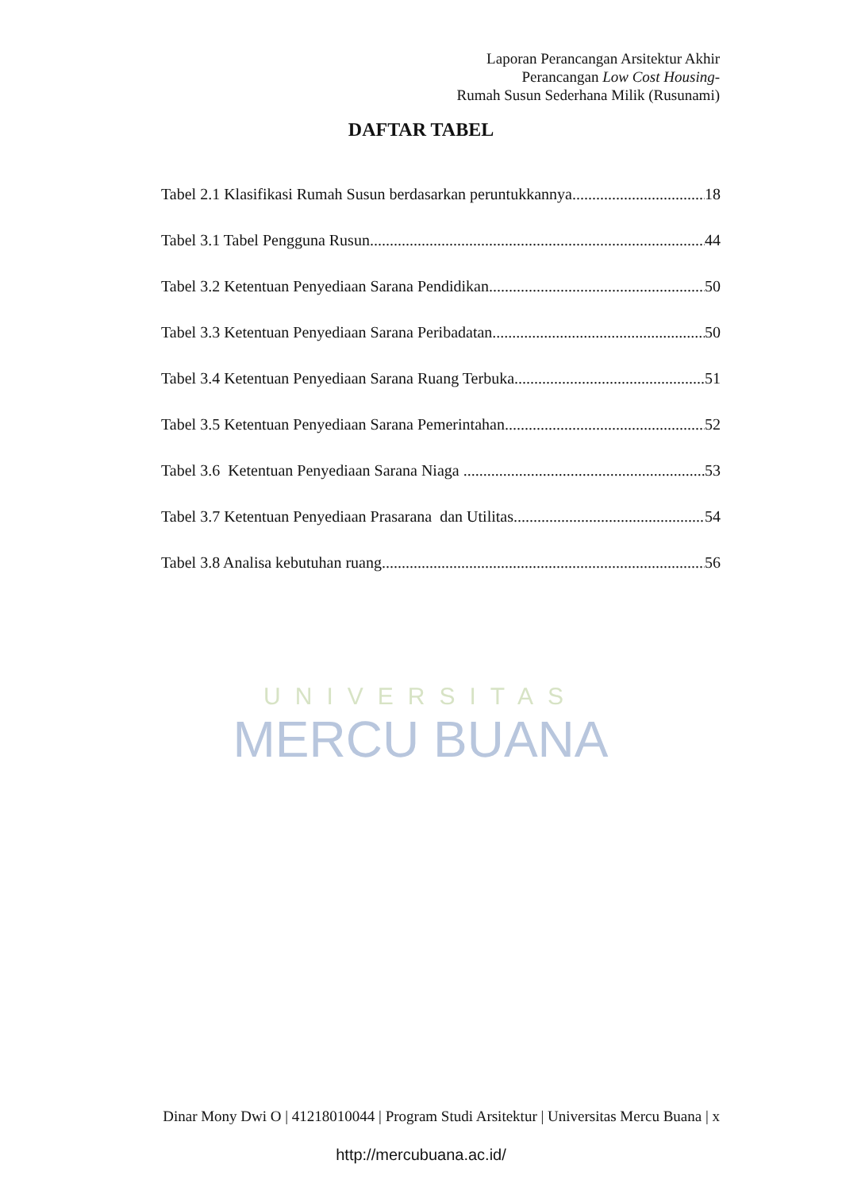Laporan Perancangan Arsitektur Akhir
Perancangan Low Cost Housing-
Rumah Susun Sederhana Milik (Rusunami)
DAFTAR TABEL
Tabel 2.1 Klasifikasi Rumah Susun berdasarkan peruntukkannya 18
Tabel 3.1 Tabel Pengguna Rusun 44
Tabel 3.2 Ketentuan Penyediaan Sarana Pendidikan 50
Tabel 3.3 Ketentuan Penyediaan Sarana Peribadatan 50
Tabel 3.4 Ketentuan Penyediaan Sarana Ruang Terbuka 51
Tabel 3.5 Ketentuan Penyediaan Sarana Pemerintahan 52
Tabel 3.6 Ketentuan Penyediaan Sarana Niaga 53
Tabel 3.7 Ketentuan Penyediaan Prasarana dan Utilitas 54
Tabel 3.8 Analisa kebutuhan ruang 56
UNIVERSITAS
MERCU BUANA
Dinar Mony Dwi O | 41218010044 | Program Studi Arsitektur | Universitas Mercu Buana | x
http://mercubuana.ac.id/